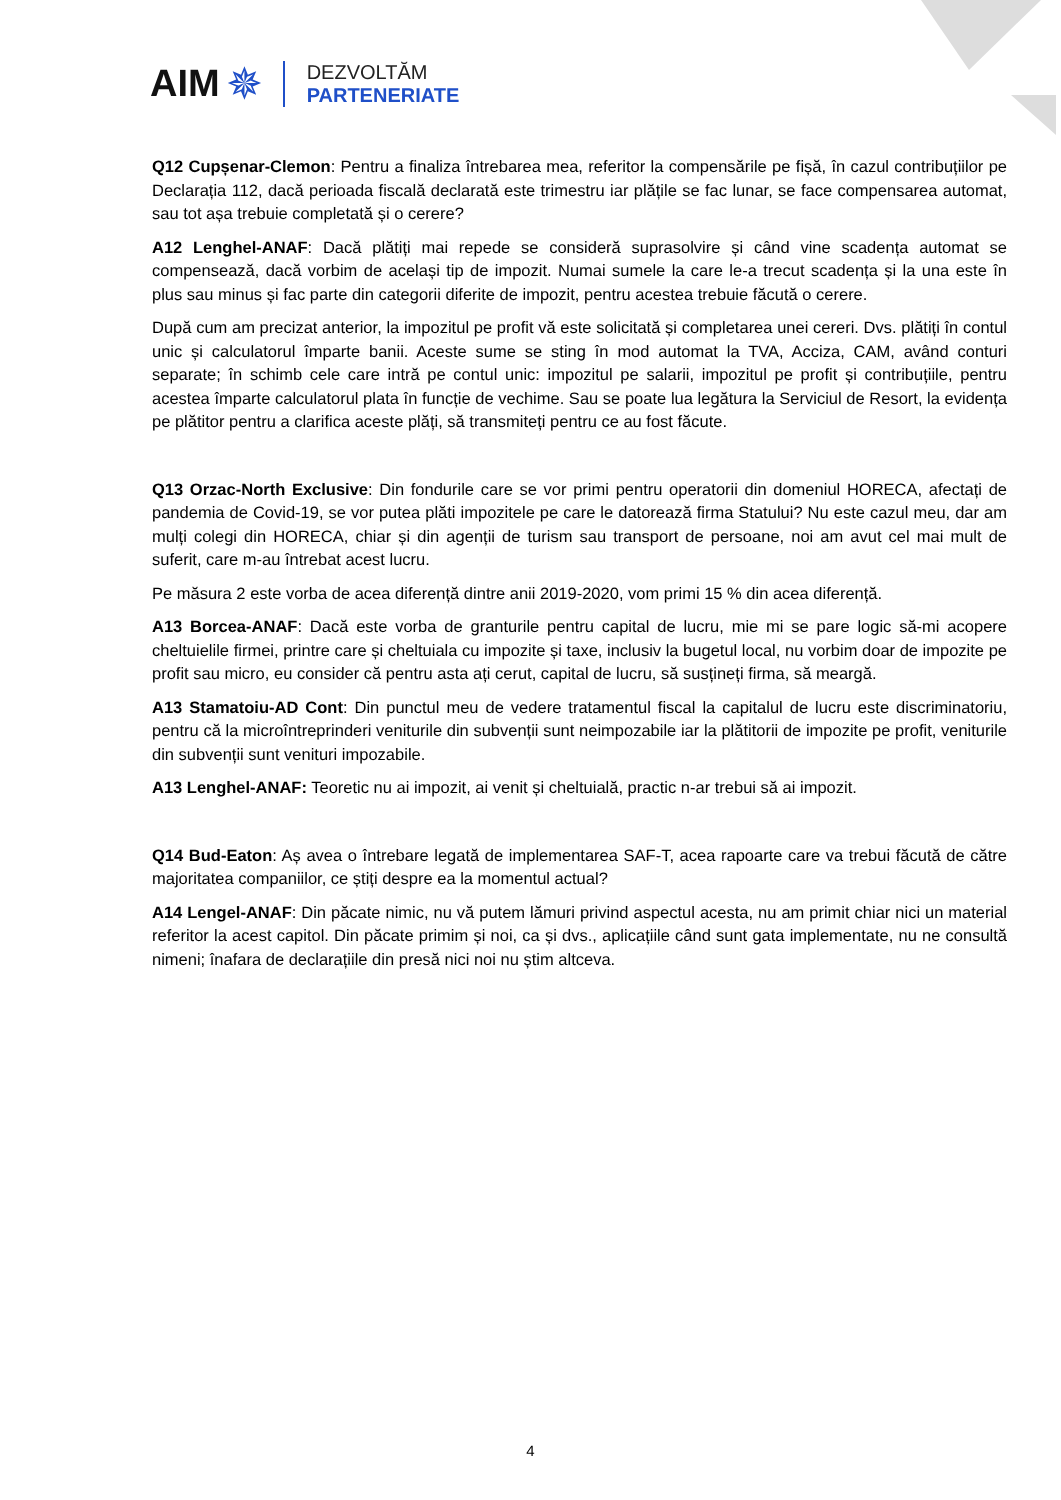AIM ✵
DEZVOLTĂM
PARTENERIATE
Q12 Cupșenar-Clemon: Pentru a finaliza întrebarea mea, referitor la compensările pe fișă, în cazul contribuțiilor pe Declarația 112, dacă perioada fiscală declarată este trimestru iar plățile se fac lunar, se face compensarea automat, sau tot așa trebuie completată și o cerere?
A12 Lenghel-ANAF: Dacă plătiți mai repede se consideră suprasolvire și când vine scadența automat se compensează, dacă vorbim de același tip de impozit. Numai sumele la care le-a trecut scadența și la una este în plus sau minus și fac parte din categorii diferite de impozit, pentru acestea trebuie făcută o cerere.
După cum am precizat anterior, la impozitul pe profit vă este solicitată și completarea unei cereri. Dvs. plătiți în contul unic și calculatorul împarte banii. Aceste sume se sting în mod automat la TVA, Acciza, CAM, având conturi separate; în schimb cele care intră pe contul unic: impozitul pe salarii, impozitul pe profit și contribuțiile, pentru acestea împarte calculatorul plata în funcție de vechime. Sau se poate lua legătura la Serviciul de Resort, la evidența pe plătitor pentru a clarifica aceste plăți, să transmiteți pentru ce au fost făcute.
Q13 Orzac-North Exclusive: Din fondurile care se vor primi pentru operatorii din domeniul HORECA, afectați de pandemia de Covid-19, se vor putea plăti impozitele pe care le datorează firma Statului? Nu este cazul meu, dar am mulți colegi din HORECA, chiar și din agenții de turism sau transport de persoane, noi am avut cel mai mult de suferit, care m-au întrebat acest lucru.
Pe măsura 2 este vorba de acea diferență dintre anii 2019-2020, vom primi 15 % din acea diferență.
A13 Borcea-ANAF: Dacă este vorba de granturile pentru capital de lucru, mie mi se pare logic să-mi acopere cheltuielile firmei, printre care și cheltuiala cu impozite și taxe, inclusiv la bugetul local, nu vorbim doar de impozite pe profit sau micro, eu consider că pentru asta ați cerut, capital de lucru, să susțineți firma, să meargă.
A13 Stamatoiu-AD Cont: Din punctul meu de vedere tratamentul fiscal la capitalul de lucru este discriminatoriu, pentru că la microîntreprinderi veniturile din subvenții sunt neimpozabile iar la plătitorii de impozite pe profit, veniturile din subvenții sunt venituri impozabile.
A13 Lenghel-ANAF: Teoretic nu ai impozit, ai venit și cheltuială, practic n-ar trebui să ai impozit.
Q14 Bud-Eaton: Aș avea o întrebare legată de implementarea SAF-T, acea rapoarte care va trebui făcută de către majoritatea companiilor, ce știți despre ea la momentul actual?
A14 Lengel-ANAF: Din păcate nimic, nu vă putem lămuri privind aspectul acesta, nu am primit chiar nici un material referitor la acest capitol. Din păcate primim și noi, ca și dvs., aplicațiile când sunt gata implementate, nu ne consultă nimeni; înafara de declarațiile din presă nici noi nu știm altceva.
4